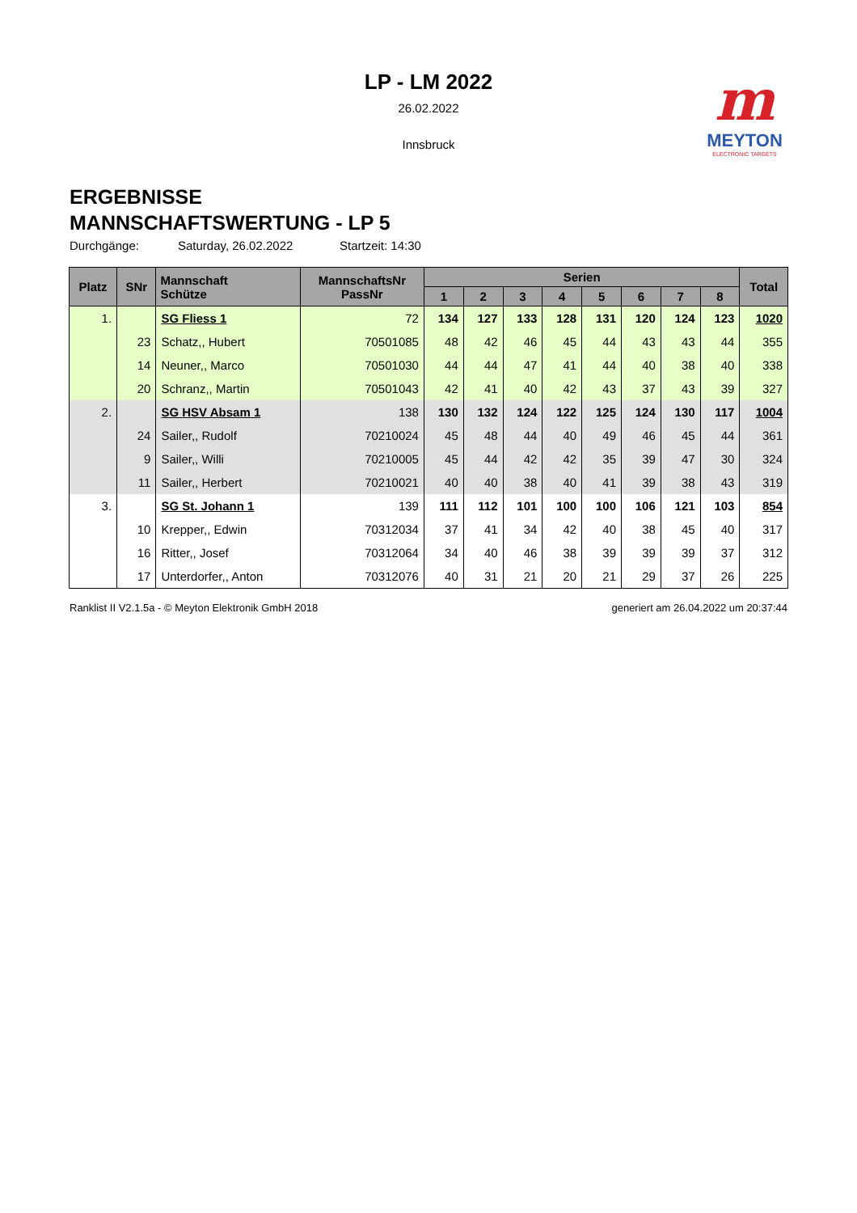LP - LM 2022
26.02.2022
Innsbruck
m
MEYTON
ELECTRONIC TARGETS
ERGEBNISSE
MANNSCHAFTSWERTUNG - LP 5
Durchgänge: Saturday, 26.02.2022 Startzeit: 14:30
| Platz | SNr | Mannschaft Schütze | MannschaftsNr PassNr | Serien | | | | | | | | Total |
| --- | --- | --- | --- | --- | --- | --- | --- | --- | --- | --- | --- | --- |
| | | | | 1 | 2 | 3 | 4 | 5 | 6 | 7 | 8 | |
| 1. | | SG Fliess 1 | 72 | 134 | 127 | 133 | 128 | 131 | 120 | 124 | 123 | 1020 |
| | 23 | Schatz,, Hubert | 70501085 | 48 | 42 | 46 | 45 | 44 | 43 | 43 | 44 | 355 |
| | 14 | Neuner,, Marco | 70501030 | 44 | 44 | 47 | 41 | 44 | 40 | 38 | 40 | 338 |
| | 20 | Schranz,, Martin | 70501043 | 42 | 41 | 40 | 42 | 43 | 37 | 43 | 39 | 327 |
| 2. | | SG HSV Absam 1 | 138 | 130 | 132 | 124 | 122 | 125 | 124 | 130 | 117 | 1004 |
| | 24 | Sailer,, Rudolf | 70210024 | 45 | 48 | 44 | 40 | 49 | 46 | 45 | 44 | 361 |
| | 9 | Sailer,, Willi | 70210005 | 45 | 44 | 42 | 42 | 35 | 39 | 47 | 30 | 324 |
| | 11 | Sailer,, Herbert | 70210021 | 40 | 40 | 38 | 40 | 41 | 39 | 38 | 43 | 319 |
| 3. | | SG St. Johann 1 | 139 | 111 | 112 | 101 | 100 | 100 | 106 | 121 | 103 | 854 |
| | 10 | Krepper,, Edwin | 70312034 | 37 | 41 | 34 | 42 | 40 | 38 | 45 | 40 | 317 |
| | 16 | Ritter,, Josef | 70312064 | 34 | 40 | 46 | 38 | 39 | 39 | 39 | 37 | 312 |
| | 17 | Unterdorfer,, Anton | 70312076 | 40 | 31 | 21 | 20 | 21 | 29 | 37 | 26 | 225 |
Ranklist II V2.1.5a - © Meyton Elektronik GmbH 2018 generiert am 26.04.2022 um 20:37:44